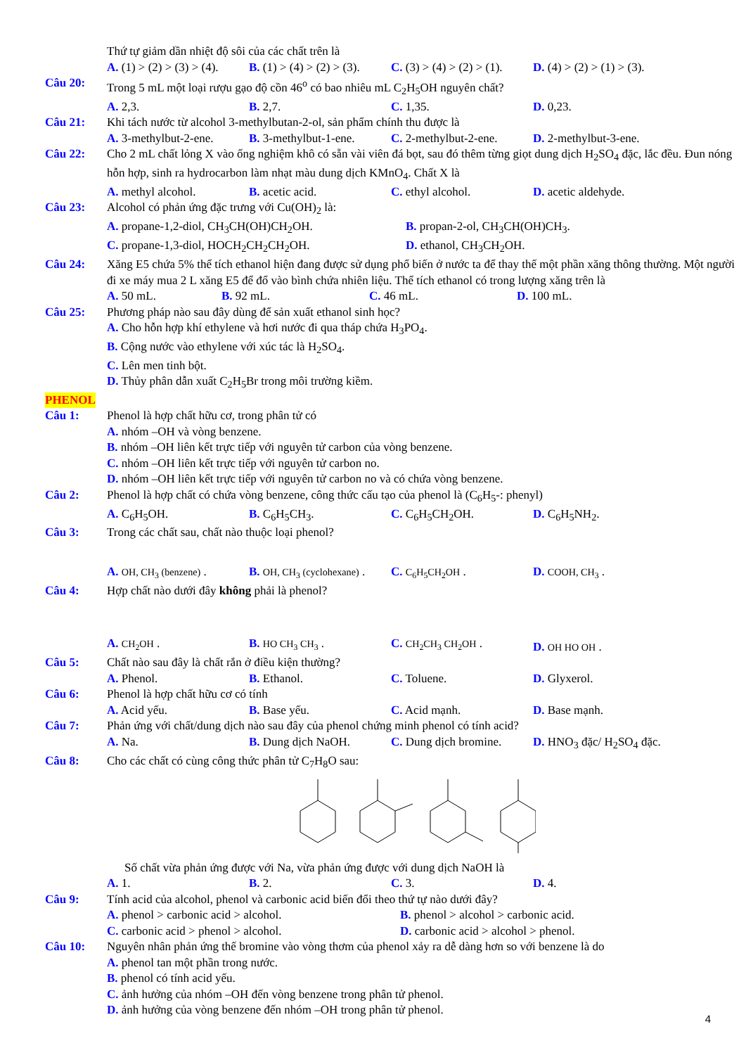Thứ tự giảm dần nhiệt độ sôi của các chất trên là
A. (1) > (2) > (3) > (4).
B. (1) > (4) > (2) > (3).
C. (3) > (4) > (2) > (1).
D. (4) > (2) > (1) > (3).
Câu 20: Trong 5 mL một loại rượu gạo độ cồn 46<sup>o</sup> có bao nhiêu mL C<sub>2</sub>H<sub>5</sub>OH nguyên chất?
A. 2,3. B. 2,7. C. 1,35. D. 0,23.
Câu 21: Khi tách nước từ alcohol 3-methylbutan-2-ol, sản phẩm chính thu được là
A. 3-methylbut-2-ene.
B. 3-methylbut-1-ene.
C. 2-methylbut-2-ene.
D. 2-methylbut-3-ene.
Câu 22: Cho 2 mL chất lỏng X vào ống nghiệm khô có sẵn vài viên đá bọt, sau đó thêm từng giọt dung dịch H<sub>2</sub>SO<sub>4</sub> đặc, lắc đều. Đun nóng hỗn hợp, sinh ra hydrocarbon làm nhạt màu dung dịch KMnO<sub>4</sub>. Chất X là
A. methyl alcohol. B. acetic acid. C. ethyl alcohol. D. acetic aldehyde.
Câu 23: Alcohol có phản ứng đặc trưng với Cu(OH)<sub>2</sub> là:
A. propane-1,2-diol, CH<sub>3</sub>CH(OH)CH<sub>2</sub>OH. B. propan-2-ol, CH<sub>3</sub>CH(OH)CH<sub>3</sub>.
C. propane-1,3-diol, HOCH<sub>2</sub>CH<sub>2</sub>CH<sub>2</sub>OH. D. ethanol, CH<sub>3</sub>CH<sub>2</sub>OH.
Câu 24: Xăng E5 chứa 5% thể tích ethanol hiện đang được sử dụng phổ biến ở nước ta để thay thế một phần xăng thông thường. Một người đi xe máy mua 2 L xăng E5 để đổ vào bình chứa nhiên liệu. Thể tích ethanol có trong lượng xăng trên là
A. 50 mL. B. 92 mL. C. 46 mL. D. 100 mL.
Câu 25: Phương pháp nào sau đây dùng để sản xuất ethanol sinh học?
A. Cho hỗn hợp khí ethylene và hơi nước đi qua tháp chứa H<sub>3</sub>PO<sub>4</sub>.
B. Cộng nước vào ethylene với xúc tác là H<sub>2</sub>SO<sub>4</sub>.
C. Lên men tinh bột.
D. Thủy phân dẫn xuất C<sub>2</sub>H<sub>5</sub>Br trong môi trường kiềm.
PHENOL
Câu 1: Phenol là hợp chất hữu cơ, trong phân tử có
A. nhóm –OH và vòng benzene.
B. nhóm –OH liên kết trực tiếp với nguyên tử carbon của vòng benzene.
C. nhóm –OH liên kết trực tiếp với nguyên tử carbon no.
D. nhóm –OH liên kết trực tiếp với nguyên tử carbon no và có chứa vòng benzene.
Câu 2: Phenol là hợp chất có chứa vòng benzene, công thức cấu tạo của phenol là (C<sub>6</sub>H<sub>5</sub>-: phenyl)
A. C<sub>6</sub>H<sub>5</sub>OH. B. C<sub>6</sub>H<sub>5</sub>CH<sub>3</sub>. C. C<sub>6</sub>H<sub>5</sub>CH<sub>2</sub>OH. D. C<sub>6</sub>H<sub>5</sub>NH<sub>2</sub>.
Câu 3: Trong các chất sau, chất nào thuộc loại phenol?
A. OH, CH<sub>3</sub> (benzene) .
B. OH, CH<sub>3</sub> (cyclohexane) .
C. C<sub>6</sub>H<sub>5</sub>CH<sub>2</sub>OH .
D. COOH, CH<sub>3</sub> .
Câu 4: Hợp chất nào dưới đây không phải là phenol?
A. CH<sub>2</sub>OH .
B. HO CH<sub>3</sub> CH<sub>3</sub> .
C. CH<sub>2</sub>CH<sub>3</sub> CH<sub>2</sub>OH .
D. OH HO OH .
Câu 5: Chất nào sau đây là chất rắn ở điều kiện thường?
A. Phenol. B. Ethanol. C. Toluene. D. Glyxerol.
Câu 6: Phenol là hợp chất hữu cơ có tính
A. Acid yếu. B. Base yếu. C. Acid mạnh. D. Base mạnh.
Câu 7: Phản ứng với chất/dung dịch nào sau đây của phenol chứng minh phenol có tính acid?
A. Na. B. Dung dịch NaOH. C. Dung dịch bromine.
D. HNO<sub>3</sub> đặc/ H<sub>2</sub>SO<sub>4</sub> đặc.
Câu 8: Cho các chất có cùng công thức phân tử C<sub>7</sub>H<sub>8</sub>O sau:
Số chất vừa phản ứng được với Na, vừa phản ứng được với dung dịch NaOH là
A. 1. B. 2. C. 3. D. 4.
Câu 9: Tính acid của alcohol, phenol và carbonic acid biến đổi theo thứ tự nào dưới đây?
A. phenol > carbonic acid > alcohol. B. phenol > alcohol > carbonic acid.
C. carbonic acid > phenol > alcohol. D. carbonic acid > alcohol > phenol.
Câu 10: Nguyên nhân phản ứng thế bromine vào vòng thơm của phenol xảy ra dễ dàng hơn so với benzene là do
A. phenol tan một phần trong nước.
B. phenol có tính acid yếu.
C. ảnh hưởng của nhóm –OH đến vòng benzene trong phân tử phenol.
D. ảnh hưởng của vòng benzene đến nhóm –OH trong phân tử phenol.
4